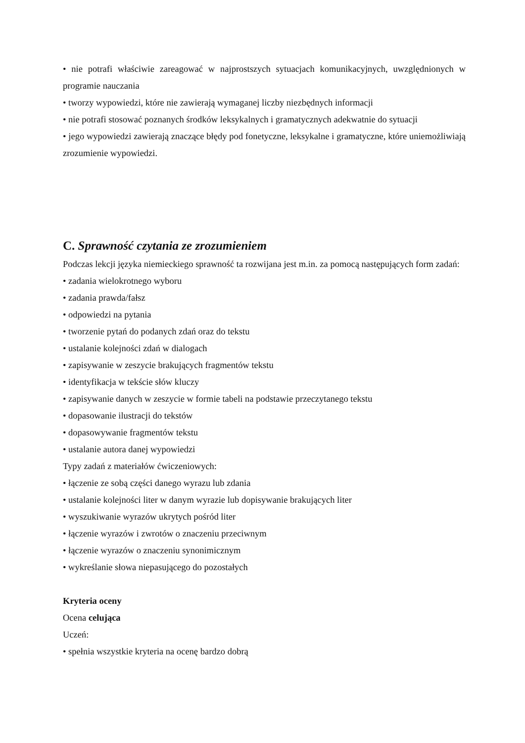• nie potrafi właściwie zareagować w najprostszych sytuacjach komunikacyjnych, uwzględnionych w programie nauczania
• tworzy wypowiedzi, które nie zawierają wymaganej liczby niezbędnych informacji
• nie potrafi stosować poznanych środków leksykalnych i gramatycznych adekwatnie do sytuacji
• jego wypowiedzi zawierają znaczące błędy pod fonetyczne, leksykalne i gramatyczne, które uniemożliwiają zrozumienie wypowiedzi.
C. Sprawność czytania ze zrozumieniem
Podczas lekcji języka niemieckiego sprawność ta rozwijana jest m.in. za pomocą następujących form zadań:
• zadania wielokrotnego wyboru
• zadania prawda/fałsz
• odpowiedzi na pytania
• tworzenie pytań do podanych zdań oraz do tekstu
• ustalanie kolejności zdań w dialogach
• zapisywanie w zeszycie brakujących fragmentów tekstu
• identyfikacja w tekście słów kluczy
• zapisywanie danych w zeszycie w formie tabeli na podstawie przeczytanego tekstu
• dopasowanie ilustracji do tekstów
• dopasowywanie fragmentów tekstu
• ustalanie autora danej wypowiedzi
Typy zadań z materiałów ćwiczeniowych:
• łączenie ze sobą części danego wyrazu lub zdania
• ustalanie kolejności liter w danym wyrazie lub dopisywanie brakujących liter
• wyszukiwanie wyrazów ukrytych pośród liter
• łączenie wyrazów i zwrotów o znaczeniu przeciwnym
• łączenie wyrazów o znaczeniu synonimicznym
• wykreślanie słowa niepasującego do pozostałych
Kryteria oceny
Ocena celująca
Uczeń:
• spełnia wszystkie kryteria na ocenę bardzo dobrą